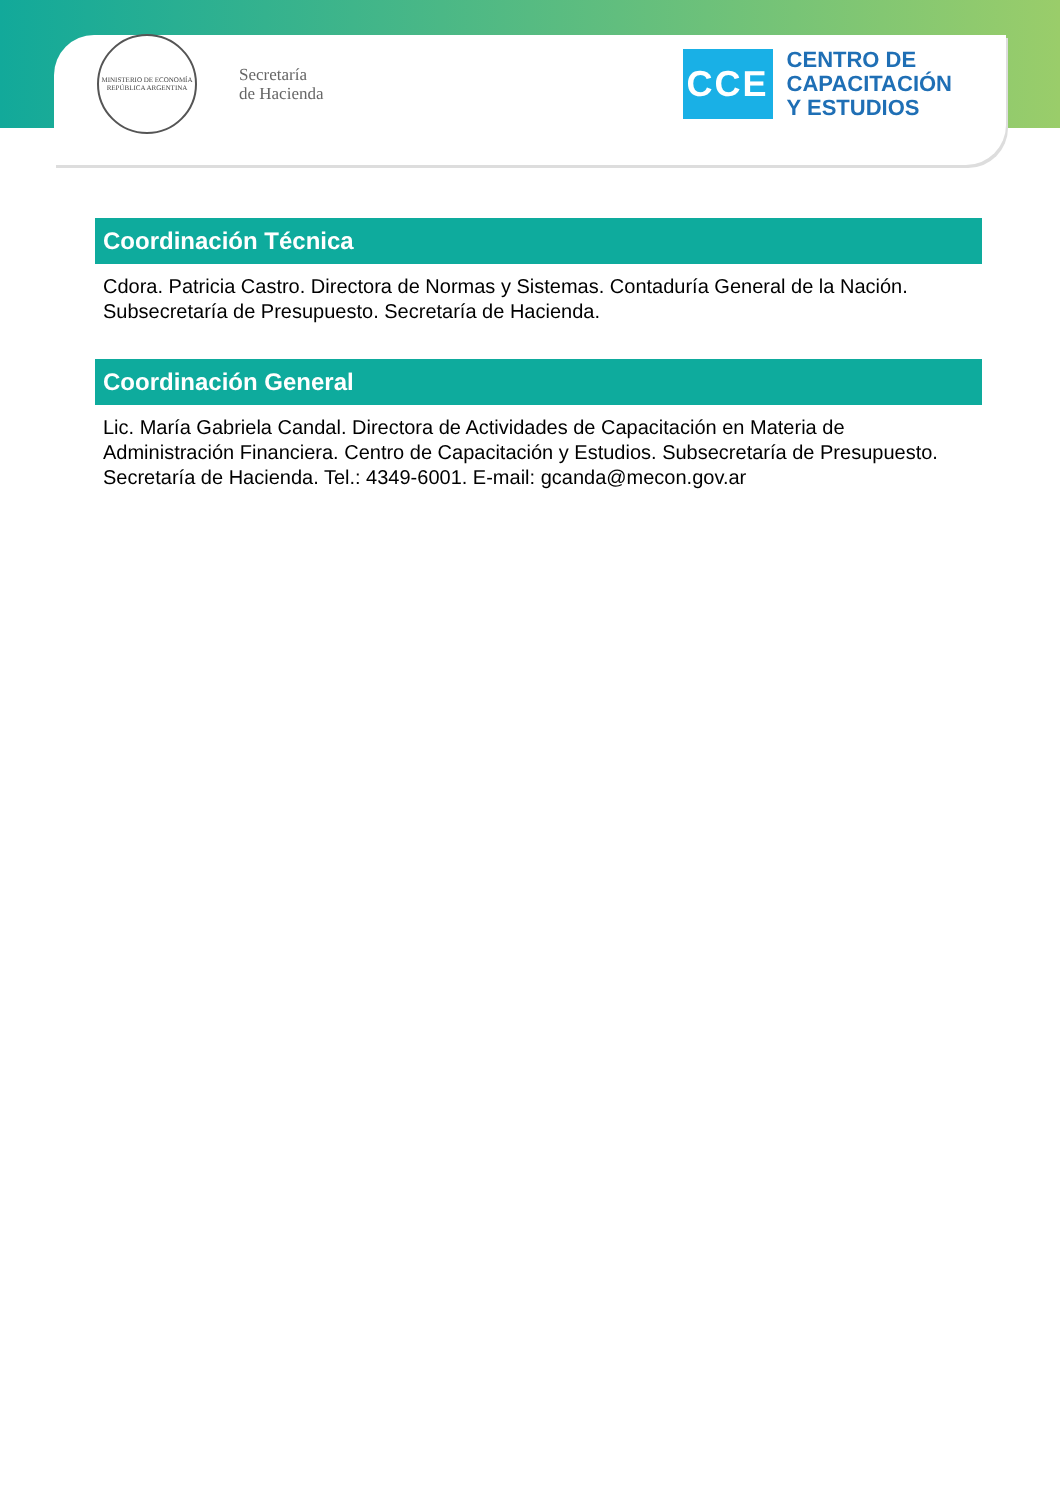MINISTERIO DE ECONOMÍA
REPÚBLICA ARGENTINA
Secretaría
de Hacienda
CCE
CENTRO DE
CAPACITACIÓN
Y ESTUDIOS
Coordinación Técnica
Cdora. Patricia Castro. Directora de Normas y Sistemas. Contaduría General de la Nación. Subsecretaría de Presupuesto. Secretaría de Hacienda.
Coordinación General
Lic. María Gabriela Candal. Directora de Actividades de Capacitación en Materia de Administración Financiera. Centro de Capacitación y Estudios. Subsecretaría de Presupuesto. Secretaría de Hacienda. Tel.: 4349-6001. E-mail: gcanda@mecon.gov.ar